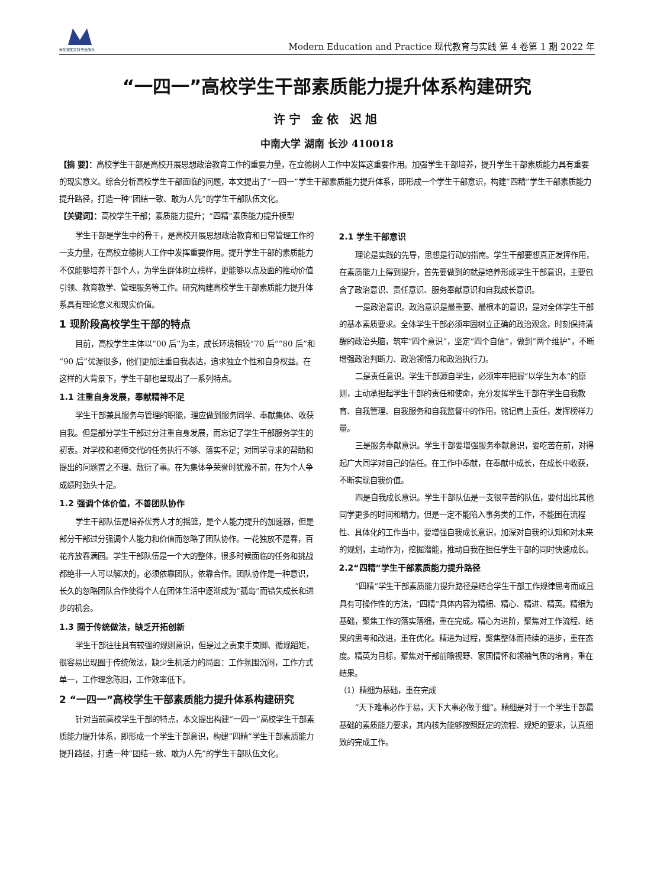新加坡图文科学出版社
Modern Education and Practice 现代教育与实践 第 4 卷第 1 期 2022 年
“一四一”高校学生干部素质能力提升体系构建研究
许宁 金依 迟旭
中南大学 湖南 长沙 410018
【摘 要】：高校学生干部是高校开展思想政治教育工作的重要力量，在立德树人工作中发挥这重要作用。加强学生干部培养，提升学生干部素质能力具有重要的现实意义。综合分析高校学生干部面临的问题，本文提出了“一四一”学生干部素质能力提升体系，即形成一个学生干部意识，构建“四精”学生干部素质能力提升路径，打造一种“团结一致、敢为人先”的学生干部队伍文化。
【关键词】：高校学生干部；素质能力提升；“四精”素质能力提升模型
学生干部是学生中的骨干，是高校开展思想政治教育和日常管理工作的一支力量，在高校立德树人工作中发挥重要作用。提升学生干部的素质能力不仅能够培养干部个人，为学生群体树立榜样，更能够以点及面的推动价值引领、教育教学、管理服务等工作。研究构建高校学生干部素质能力提升体系具有理论意义和现实价值。
1 现阶段高校学生干部的特点
目前，高校学生主体以“00 后”为主，成长环境相较“70 后”“80 后”和“90 后”优渥很多，他们更加注重自我表达，追求独立个性和自身权益。在这样的大背景下，学生干部也呈现出了一系列特点。
1.1 注重自身发展，奉献精神不足
学生干部兼具服务与管理的职能，理应做到服务同学、奉献集体、收获自我。但是部分学生干部过分注重自身发展，而忘记了学生干部服务学生的初衷。对学校和老师交代的任务执行不够、落实不足；对同学寻求的帮助和提出的问题置之不理、敷衍了事。在为集体争荣誉时犹豫不前，在为个人争成绩时劲头十足。
1.2 强调个体价值，不善团队协作
学生干部队伍是培养优秀人才的摇篮，是个人能力提升的加速器，但是部分干部过分强调个人能力和价值而忽略了团队协作。一花独放不是春，百花齐放春满园。学生干部队伍是一个大的整体，很多时候面临的任务和挑战都绝非一人可以解决的，必须依靠团队，依靠合作。团队协作是一种意识，长久的忽略团队合作使得个人在团体生活中逐渐成为“孤岛”而错失成长和进步的机会。
1.3 囿于传统做法，缺乏开拓创新
学生干部往往具有较强的规则意识，但是过之责束手束脚、循规蹈矩，很容易出现囿于传统做法，缺少生机活力的局面：工作氛围沉闷，工作方式单一，工作理念陈旧，工作效率低下。
2 “一四一”高校学生干部素质能力提升体系构建研究
针对当前高校学生干部的特点，本文提出构建“一四一”高校学生干部素质能力提升体系，即形成一个学生干部意识，构建“四精”学生干部素质能力提升路径，打造一种“团结一致、敢为人先”的学生干部队伍文化。
2.1 学生干部意识
理论是实践的先导，思想是行动的指南。学生干部要想真正发挥作用，在素质能力上得到提升，首先要做到的就是培养形成学生干部意识，主要包含了政治意识、责任意识、服务奉献意识和自我成长意识。
一是政治意识。政治意识是最重要、最根本的意识，是对全体学生干部的基本素质要求。全体学生干部必须牢固树立正确的政治观念，时刻保持清醒的政治头脑，筑牢“四个意识”，坚定“四个自信”，做到“两个维护”，不断增强政治判断力、政治领悟力和政治执行力。
二是责任意识。学生干部源自学生，必须牢牢把握“以学生为本”的原则，主动承担起学生干部的责任和使命，充分发挥学生干部在学生自我教育、自我管理、自我服务和自我监督中的作用，铭记肩上责任，发挥榜样力量。
三是服务奉献意识。学生干部要增强服务奉献意识，要吃苦在前，对得起广大同学对自己的信任。在工作中奉献，在奉献中成长，在成长中收获，不断实现自我价值。
四是自我成长意识。学生干部队伍是一支很辛苦的队伍，要付出比其他同学更多的时间和精力，但是一定不能陷入事务类的工作，不能困在流程性、具体化的工作当中，要增强自我成长意识，加深对自我的认知和对未来的规划，主动作为，挖掘潜能，推动自我在担任学生干部的同时快速成长。
2.2“四精”学生干部素质能力提升路径
“四精”学生干部素质能力提升路径是结合学生干部工作规律思考而成且具有可操作性的方法，“四精”具体内容为精细、精心、精进、精英。精细为基础，聚焦工作的落实落细，重在完成。精心为进阶，聚焦对工作流程、结果的思考和改进，重在优化。精进为过程，聚焦整体而持续的进步，重在态度。精英为目标，聚焦对干部前瞻视野、家国情怀和领袖气质的培育，重在结果。
（1）精细为基础，重在完成
“天下难事必作于易，天下大事必做于细”。精细是对于一个学生干部最基础的素质能力要求，其内核为能够按照既定的流程、规矩的要求，认真细致的完成工作。